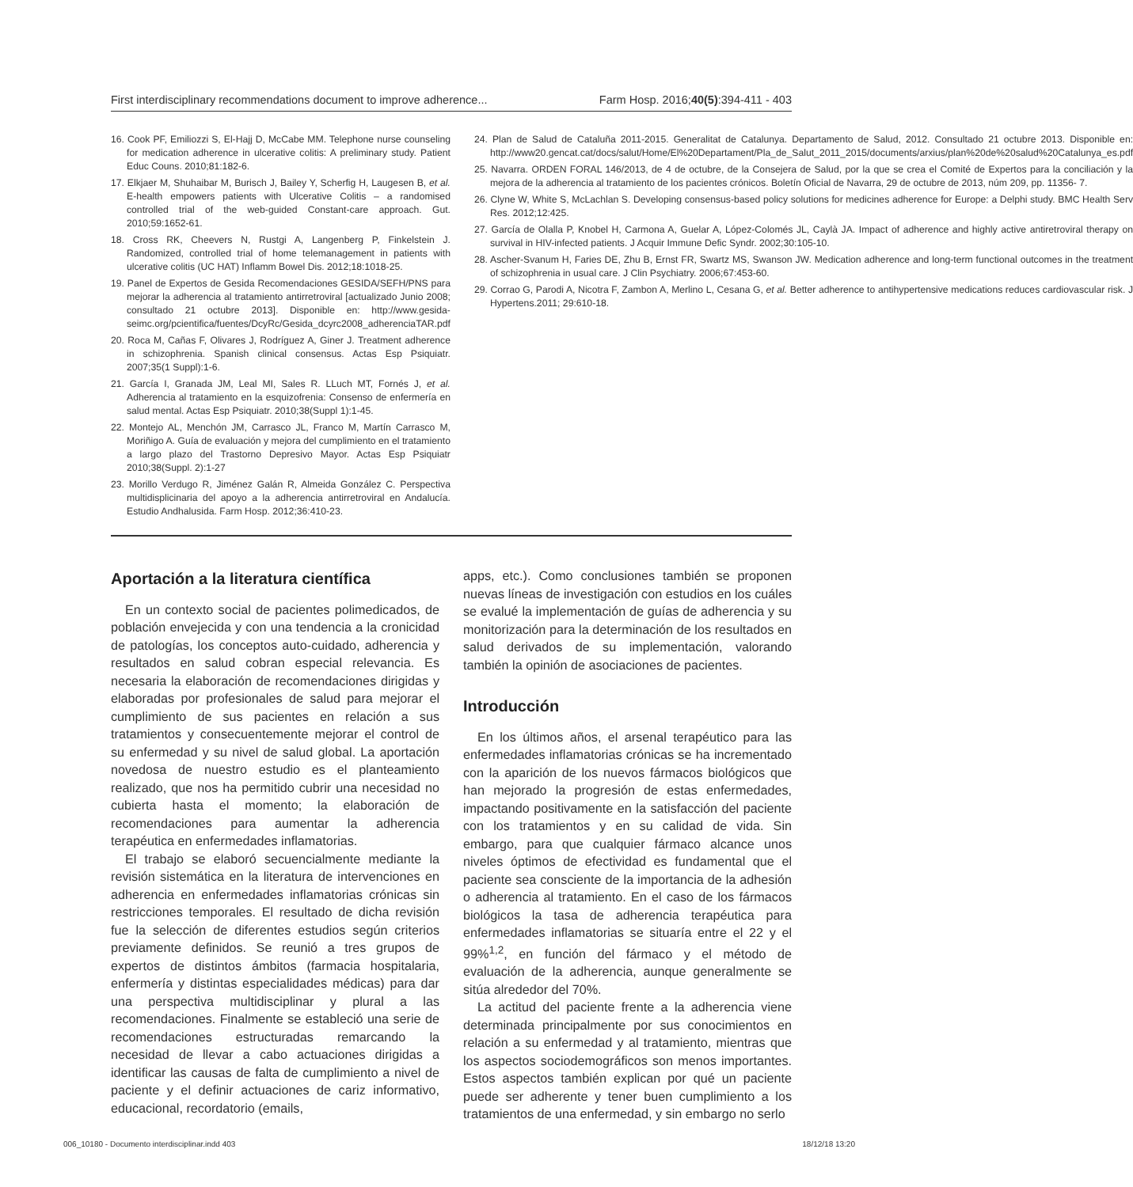First interdisciplinary recommendations document to improve adherence... Farm Hosp. 2016;40(5):394-411 - 403
16. Cook PF, Emiliozzi S, El-Hajj D, McCabe MM. Telephone nurse counseling for medication adherence in ulcerative colitis: A preliminary study. Patient Educ Couns. 2010;81:182-6.
17. Elkjaer M, Shuhaibar M, Burisch J, Bailey Y, Scherfig H, Laugesen B, et al. E-health empowers patients with Ulcerative Colitis – a randomised controlled trial of the web-guided Constant-care approach. Gut. 2010;59:1652-61.
18. Cross RK, Cheevers N, Rustgi A, Langenberg P, Finkelstein J. Randomized, controlled trial of home telemanagement in patients with ulcerative colitis (UC HAT) Inflamm Bowel Dis. 2012;18:1018-25.
19. Panel de Expertos de Gesida Recomendaciones GESIDA/SEFH/PNS para mejorar la adherencia al tratamiento antirretroviral [actualizado Junio 2008; consultado 21 octubre 2013]. Disponible en: http://www.gesida-seimc.org/pcientifica/fuentes/DcyRc/Gesida_dcyrc2008_adherenciaTAR.pdf
20. Roca M, Cañas F, Olivares J, Rodríguez A, Giner J. Treatment adherence in schizophrenia. Spanish clinical consensus. Actas Esp Psiquiatr. 2007;35(1 Suppl):1-6.
21. García I, Granada JM, Leal MI, Sales R. LLuch MT, Fornés J, et al. Adherencia al tratamiento en la esquizofrenia: Consenso de enfermería en salud mental. Actas Esp Psiquiatr. 2010;38(Suppl 1):1-45.
22. Montejo AL, Menchón JM, Carrasco JL, Franco M, Martín Carrasco M, Moriñigo A. Guía de evaluación y mejora del cumplimiento en el tratamiento a largo plazo del Trastorno Depresivo Mayor. Actas Esp Psiquiatr 2010;38(Suppl. 2):1-27
23. Morillo Verdugo R, Jiménez Galán R, Almeida González C. Perspectiva multidisplicinaria del apoyo a la adherencia antirretroviral en Andalucía. Estudio Andhalusida. Farm Hosp. 2012;36:410-23.
24. Plan de Salud de Cataluña 2011-2015. Generalitat de Catalunya. Departamento de Salud, 2012. Consultado 21 octubre 2013. Disponible en: http://www20.gencat.cat/docs/salut/Home/El%20Departament/Pla_de_Salut_2011_2015/documents/arxius/plan%20de%20salud%20Catalunya_es.pdf
25. Navarra. ORDEN FORAL 146/2013, de 4 de octubre, de la Consejera de Salud, por la que se crea el Comité de Expertos para la conciliación y la mejora de la adherencia al tratamiento de los pacientes crónicos. Boletín Oficial de Navarra, 29 de octubre de 2013, núm 209, pp. 11356- 7.
26. Clyne W, White S, McLachlan S. Developing consensus-based policy solutions for medicines adherence for Europe: a Delphi study. BMC Health Serv Res. 2012;12:425.
27. García de Olalla P, Knobel H, Carmona A, Guelar A, López-Colomés JL, Caylà JA. Impact of adherence and highly active antiretroviral therapy on survival in HIV-infected patients. J Acquir Immune Defic Syndr. 2002;30:105-10.
28. Ascher-Svanum H, Faries DE, Zhu B, Ernst FR, Swartz MS, Swanson JW. Medication adherence and long-term functional outcomes in the treatment of schizophrenia in usual care. J Clin Psychiatry. 2006;67:453-60.
29. Corrao G, Parodi A, Nicotra F, Zambon A, Merlino L, Cesana G, et al. Better adherence to antihypertensive medications reduces cardiovascular risk. J Hypertens.2011; 29:610-18.
Aportación a la literatura científica
En un contexto social de pacientes polimedicados, de población envejecida y con una tendencia a la cronicidad de patologías, los conceptos auto-cuidado, adherencia y resultados en salud cobran especial relevancia. Es necesaria la elaboración de recomendaciones dirigidas y elaboradas por profesionales de salud para mejorar el cumplimiento de sus pacientes en relación a sus tratamientos y consecuentemente mejorar el control de su enfermedad y su nivel de salud global. La aportación novedosa de nuestro estudio es el planteamiento realizado, que nos ha permitido cubrir una necesidad no cubierta hasta el momento; la elaboración de recomendaciones para aumentar la adherencia terapéutica en enfermedades inflamatorias.
El trabajo se elaboró secuencialmente mediante la revisión sistemática en la literatura de intervenciones en adherencia en enfermedades inflamatorias crónicas sin restricciones temporales. El resultado de dicha revisión fue la selección de diferentes estudios según criterios previamente definidos. Se reunió a tres grupos de expertos de distintos ámbitos (farmacia hospitalaria, enfermería y distintas especialidades médicas) para dar una perspectiva multidisciplinar y plural a las recomendaciones. Finalmente se estableció una serie de recomendaciones estructuradas remarcando la necesidad de llevar a cabo actuaciones dirigidas a identificar las causas de falta de cumplimiento a nivel de paciente y el definir actuaciones de cariz informativo, educacional, recordatorio (emails,
apps, etc.). Como conclusiones también se proponen nuevas líneas de investigación con estudios en los cuáles se evalué la implementación de guías de adherencia y su monitorización para la determinación de los resultados en salud derivados de su implementación, valorando también la opinión de asociaciones de pacientes.
Introducción
En los últimos años, el arsenal terapéutico para las enfermedades inflamatorias crónicas se ha incrementado con la aparición de los nuevos fármacos biológicos que han mejorado la progresión de estas enfermedades, impactando positivamente en la satisfacción del paciente con los tratamientos y en su calidad de vida. Sin embargo, para que cualquier fármaco alcance unos niveles óptimos de efectividad es fundamental que el paciente sea consciente de la importancia de la adhesión o adherencia al tratamiento. En el caso de los fármacos biológicos la tasa de adherencia terapéutica para enfermedades inflamatorias se situaría entre el 22 y el 99%<sup>1,2</sup>, en función del fármaco y el método de evaluación de la adherencia, aunque generalmente se sitúa alrededor del 70%.
La actitud del paciente frente a la adherencia viene determinada principalmente por sus conocimientos en relación a su enfermedad y al tratamiento, mientras que los aspectos sociodemográficos son menos importantes. Estos aspectos también explican por qué un paciente puede ser adherente y tener buen cumplimiento a los tratamientos de una enfermedad, y sin embargo no serlo
006_10180 - Documento interdisciplinar.indd 403 18/12/18 13:20